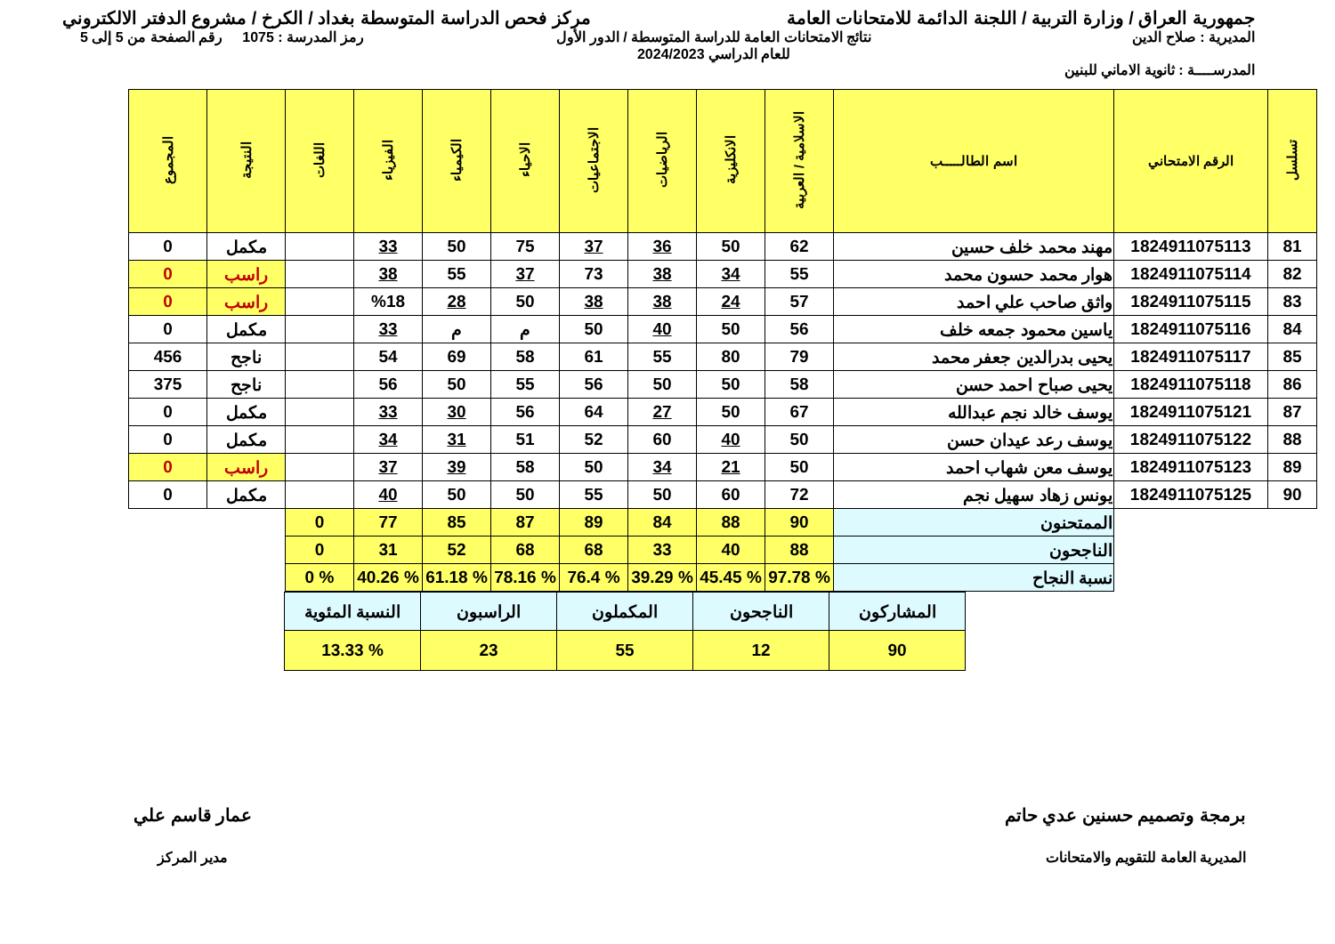جمهورية العراق / وزارة التربية / اللجنة الدائمة للامتحانات العامة
مركز فحص الدراسة المتوسطة بغداد / الكرخ / مشروع الدفتر الالكتروني
المديرية : صلاح الدين
المدرســــة : ثانوية الاماني للبنين
نتائج الامتحانات العامة للدراسة المتوسطة / الدور الأول
للعام الدراسي 2024/2023
رمز المدرسة : 1075 رقم الصفحة من 5 إلى 5
| تسلسل | الرقم الامتحاني | اسم الطالـــــب | الاسلامية / العربية | الانكليزية | الرياضيات | الاجتماعيات | الاحياء | الكيمياء | الفيزياء | اللغات | النتيجة | المجموع |
| --- | --- | --- | --- | --- | --- | --- | --- | --- | --- | --- | --- | --- |
| 81 | 1824911075113 | مهند محمد خلف حسين | 62 | 50 | 36 | 37 | 75 | 50 | 33 | | مكمل | 0 |
| 82 | 1824911075114 | هوار محمد حسون محمد | 55 | 34 | 38 | 73 | 37 | 55 | 38 | | راسب | 0 |
| 83 | 1824911075115 | واثق صاحب علي احمد | 57 | 24 | 38 | 38 | 50 | 28 | %18 | | راسب | 0 |
| 84 | 1824911075116 | ياسين محمود جمعه خلف | 56 | 50 | 40 | 50 | م | م | 33 | | مكمل | 0 |
| 85 | 1824911075117 | يحيى بدرالدين جعفر محمد | 79 | 80 | 55 | 61 | 58 | 69 | 54 | | ناجح | 456 |
| 86 | 1824911075118 | يحيى صباح احمد حسن | 58 | 50 | 50 | 56 | 55 | 50 | 56 | | ناجح | 375 |
| 87 | 1824911075121 | يوسف خالد نجم عبدالله | 67 | 50 | 27 | 64 | 56 | 30 | 33 | | مكمل | 0 |
| 88 | 1824911075122 | يوسف رعد عيدان حسن | 50 | 40 | 60 | 52 | 51 | 31 | 34 | | مكمل | 0 |
| 89 | 1824911075123 | يوسف معن شهاب احمد | 50 | 21 | 34 | 50 | 58 | 39 | 37 | | راسب | 0 |
| 90 | 1824911075125 | يونس زهاد سهيل نجم | 72 | 60 | 50 | 55 | 50 | 50 | 40 | | مكمل | 0 |
| | | الممتحنون | 90 | 88 | 84 | 89 | 87 | 85 | 77 | 0 | | |
| | | الناجحون | 88 | 40 | 33 | 68 | 68 | 52 | 31 | 0 | | |
| | | نسبة النجاح | % 97.78 | % 45.45 | % 39.29 | % 76.4 | % 78.16 | % 61.18 | % 40.26 | % 0 | | |
| المشاركون | الناجحون | المكملون | الراسبون | النسبة المئوية |
| 90 | 12 | 55 | 23 | % 13.33 |
برمجة وتصميم حسنين عدي حاتم
المديرية العامة للتقويم والامتحانات
عمار قاسم علي
مدير المركز